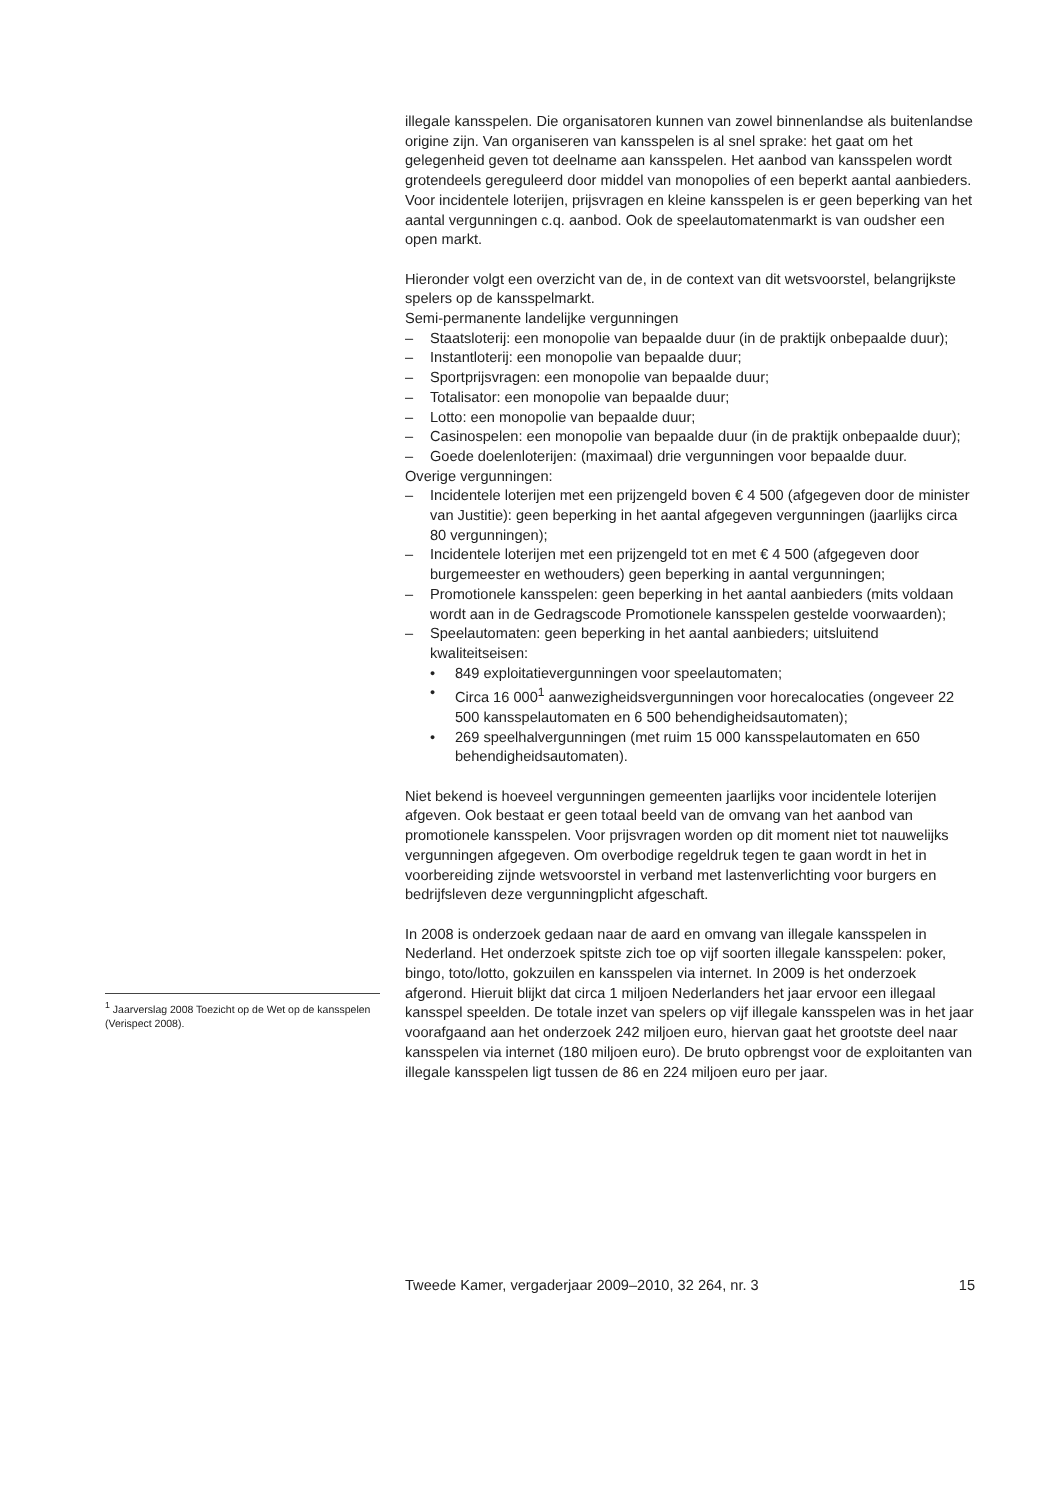<sup>1</sup> Jaarverslag 2008 Toezicht op de Wet op de kansspelen (Verispect 2008).
illegale kansspelen. Die organisatoren kunnen van zowel binnenlandse als buitenlandse origine zijn. Van organiseren van kansspelen is al snel sprake: het gaat om het gelegenheid geven tot deelname aan kansspelen. Het aanbod van kansspelen wordt grotendeels gereguleerd door middel van monopolies of een beperkt aantal aanbieders. Voor incidentele loterijen, prijsvragen en kleine kansspelen is er geen beperking van het aantal vergunningen c.q. aanbod. Ook de speelautomatenmarkt is van oudsher een open markt.
Hieronder volgt een overzicht van de, in de context van dit wetsvoorstel, belangrijkste spelers op de kansspelmarkt.
Semi-permanente landelijke vergunningen
– Staatsloterij: een monopolie van bepaalde duur (in de praktijk onbepaalde duur);
– Instantloterij: een monopolie van bepaalde duur;
– Sportprijsvragen: een monopolie van bepaalde duur;
– Totalisator: een monopolie van bepaalde duur;
– Lotto: een monopolie van bepaalde duur;
– Casinospelen: een monopolie van bepaalde duur (in de praktijk onbepaalde duur);
– Goede doelenloterijen: (maximaal) drie vergunningen voor bepaalde duur.
Overige vergunningen:
– Incidentele loterijen met een prijzengeld boven € 4 500 (afgegeven door de minister van Justitie): geen beperking in het aantal afgegeven vergunningen (jaarlijks circa 80 vergunningen);
– Incidentele loterijen met een prijzengeld tot en met € 4 500 (afgegeven door burgemeester en wethouders) geen beperking in aantal vergunningen;
– Promotionele kansspelen: geen beperking in het aantal aanbieders (mits voldaan wordt aan in de Gedragscode Promotionele kansspelen gestelde voorwaarden);
– Speelautomaten: geen beperking in het aantal aanbieders; uitsluitend kwaliteitseisen:
• 849 exploitatievergunningen voor speelautomaten;
• Circa 16 000<sup>1</sup> aanwezigheidsvergunningen voor horecalocaties (ongeveer 22 500 kansspelautomaten en 6 500 behendigheidsautomaten);
• 269 speelhalvergunningen (met ruim 15 000 kansspelautomaten en 650 behendigheidsautomaten).
Niet bekend is hoeveel vergunningen gemeenten jaarlijks voor incidentele loterijen afgeven. Ook bestaat er geen totaal beeld van de omvang van het aanbod van promotionele kansspelen. Voor prijsvragen worden op dit moment niet tot nauwelijks vergunningen afgegeven. Om overbodige regeldruk tegen te gaan wordt in het in voorbereiding zijnde wetsvoorstel in verband met lastenverlichting voor burgers en bedrijfsleven deze vergunningplicht afgeschaft.
In 2008 is onderzoek gedaan naar de aard en omvang van illegale kansspelen in Nederland. Het onderzoek spitste zich toe op vijf soorten illegale kansspelen: poker, bingo, toto/lotto, gokzuilen en kansspelen via internet. In 2009 is het onderzoek afgerond. Hieruit blijkt dat circa 1 miljoen Nederlanders het jaar ervoor een illegaal kansspel speelden. De totale inzet van spelers op vijf illegale kansspelen was in het jaar voorafgaand aan het onderzoek 242 miljoen euro, hiervan gaat het grootste deel naar kansspelen via internet (180 miljoen euro). De bruto opbrengst voor de exploitanten van illegale kansspelen ligt tussen de 86 en 224 miljoen euro per jaar.
Tweede Kamer, vergaderjaar 2009–2010, 32 264, nr. 3 15